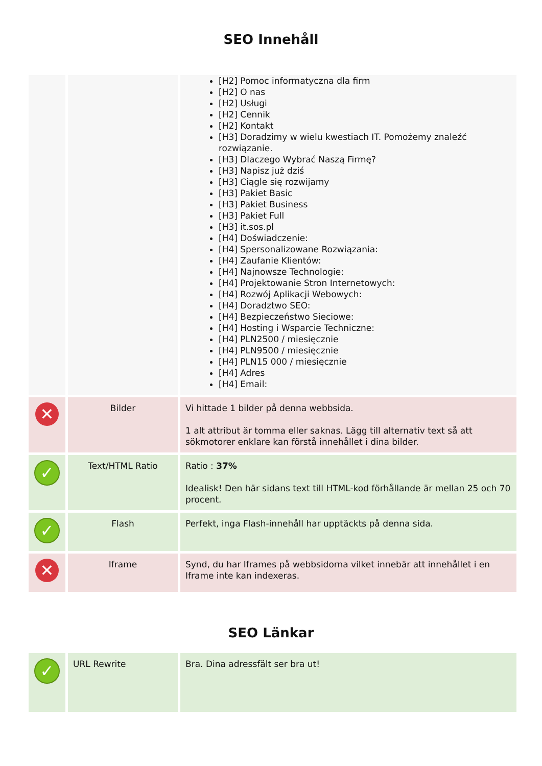SEO Innehåll
| | | [H2] Pomoc informatyczna dla firm [H2] O nas [H2] Usługi [H2] Cennik [H2] Kontakt [H3] Doradzimy w wielu kwestiach IT. Pomożemy znaleźć rozwiązanie. [H3] Dlaczego Wybrać Naszą Firmę? [H3] Napisz już dziś [H3] Ciągle się rozwijamy [H3] Pakiet Basic [H3] Pakiet Business [H3] Pakiet Full [H3] it.sos.pl [H4] Doświadczenie: [H4] Spersonalizowane Rozwiązania: [H4] Zaufanie Klientów: [H4] Najnowsze Technologie: [H4] Projektowanie Stron Internetowych: [H4] Rozwój Aplikacji Webowych: [H4] Doradztwo SEO: [H4] Bezpieczeństwo Sieciowe: [H4] Hosting i Wsparcie Techniczne: [H4] PLN2500 / miesięcznie [H4] PLN9500 / miesięcznie [H4] PLN15 000 / miesięcznie [H4] Adres [H4] Email: |
| ✕ | Bilder | Vi hittade 1 bilder på denna webbsida. 1 alt attribut är tomma eller saknas. Lägg till alternativ text så att sökmotorer enklare kan förstå innehållet i dina bilder. |
| ✓ | Text/HTML Ratio | Ratio : 37% Idealisk! Den här sidans text till HTML-kod förhållande är mellan 25 och 70 procent. |
| ✓ | Flash | Perfekt, inga Flash-innehåll har upptäckts på denna sida. |
| ✕ | Iframe | Synd, du har Iframes på webbsidorna vilket innebär att innehållet i en Iframe inte kan indexeras. |
SEO Länkar
| ✓ | URL Rewrite | Bra. Dina adressfält ser bra ut! |